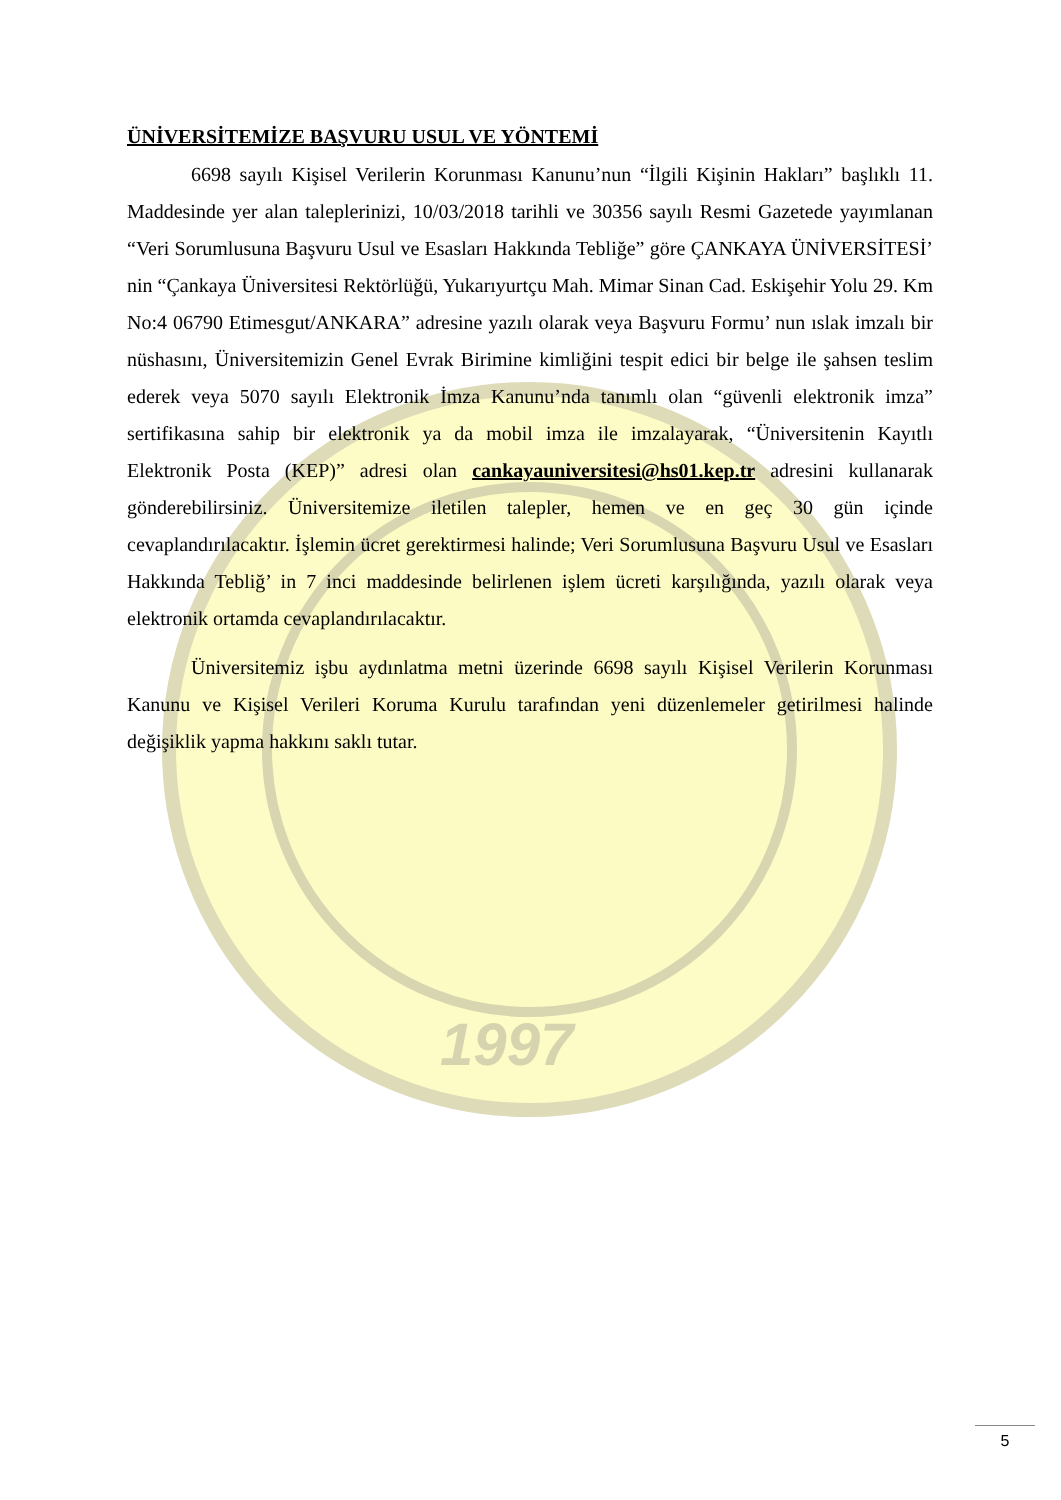1997
ÜNİVERSİTEMİZE BAŞVURU USUL VE YÖNTEMİ
6698 sayılı Kişisel Verilerin Korunması Kanunu’nun “İlgili Kişinin Hakları” başlıklı 11. Maddesinde yer alan taleplerinizi, 10/03/2018 tarihli ve 30356 sayılı Resmi Gazetede yayımlanan “Veri Sorumlusuna Başvuru Usul ve Esasları Hakkında Tebliğe” göre ÇANKAYA ÜNİVERSİTESİ’ nin “Çankaya Üniversitesi Rektörlüğü, Yukarıyurtçu Mah. Mimar Sinan Cad. Eskişehir Yolu 29. Km No:4 06790 Etimesgut/ANKARA” adresine yazılı olarak veya Başvuru Formu’ nun ıslak imzalı bir nüshasını, Üniversitemizin Genel Evrak Birimine kimliğini tespit edici bir belge ile şahsen teslim ederek veya 5070 sayılı Elektronik İmza Kanunu’nda tanımlı olan “güvenli elektronik imza” sertifikasına sahip bir elektronik ya da mobil imza ile imzalayarak, “Üniversitenin Kayıtlı Elektronik Posta (KEP)” adresi olan cankayauniversitesi@hs01.kep.tr adresini kullanarak gönderebilirsiniz. Üniversitemize iletilen talepler, hemen ve en geç 30 gün içinde cevaplandırılacaktır. İşlemin ücret gerektirmesi halinde; Veri Sorumlusuna Başvuru Usul ve Esasları Hakkında Tebliğ’ in 7 inci maddesinde belirlenen işlem ücreti karşılığında, yazılı olarak veya elektronik ortamda cevaplandırılacaktır.
Üniversitemiz işbu aydınlatma metni üzerinde 6698 sayılı Kişisel Verilerin Korunması Kanunu ve Kişisel Verileri Koruma Kurulu tarafından yeni düzenlemeler getirilmesi halinde değişiklik yapma hakkını saklı tutar.
5